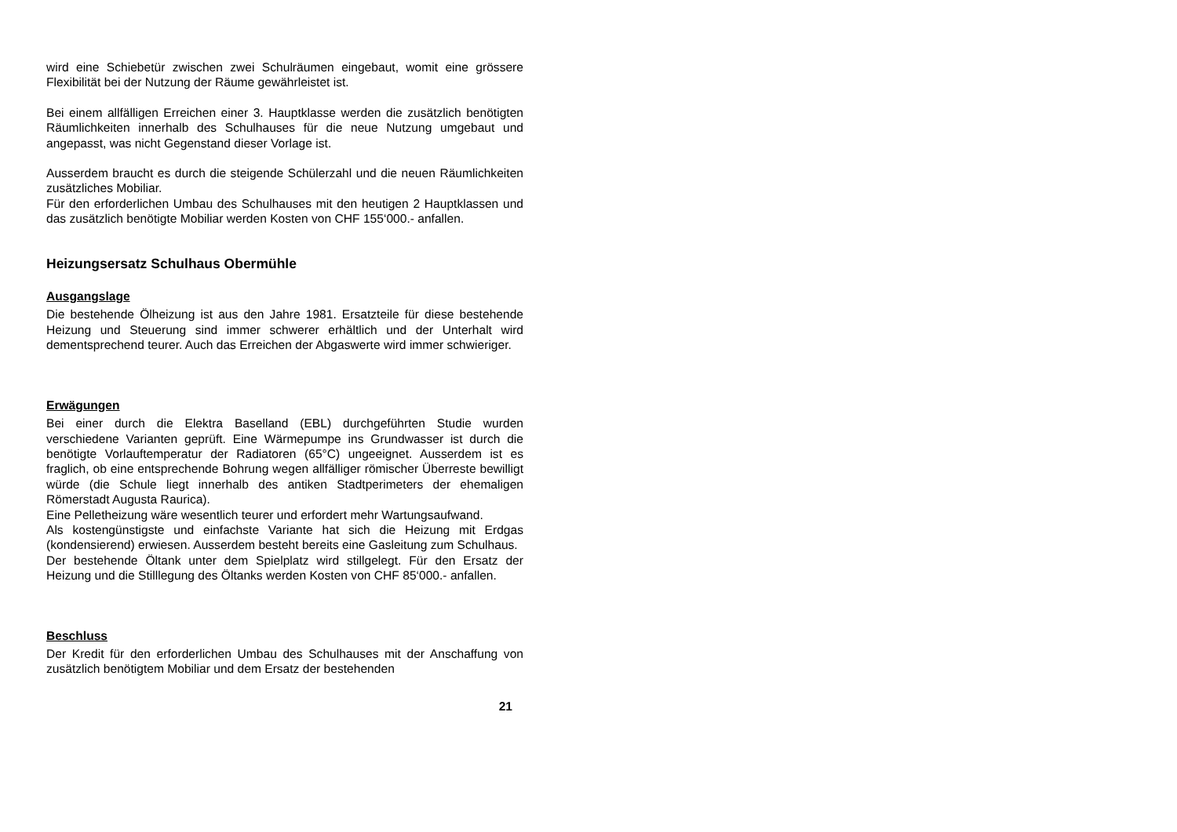wird eine Schiebetür zwischen zwei Schulräumen eingebaut, womit eine grössere Flexibilität bei der Nutzung der Räume gewährleistet ist.
Bei einem allfälligen Erreichen einer 3. Hauptklasse werden die zusätzlich benötigten Räumlichkeiten innerhalb des Schulhauses für die neue Nutzung umgebaut und angepasst, was nicht Gegenstand dieser Vorlage ist.
Ausserdem braucht es durch die steigende Schülerzahl und die neuen Räumlichkeiten zusätzliches Mobiliar.
Für den erforderlichen Umbau des Schulhauses mit den heutigen 2 Hauptklassen und das zusätzlich benötigte Mobiliar werden Kosten von CHF 155‘000.- anfallen.
Heizungsersatz Schulhaus Obermühle
Ausgangslage
Die bestehende Ölheizung ist aus den Jahre 1981. Ersatzteile für diese bestehende Heizung und Steuerung sind immer schwerer erhältlich und der Unterhalt wird dementsprechend teurer. Auch das Erreichen der Abgaswerte wird immer schwieriger.
Erwägungen
Bei einer durch die Elektra Baselland (EBL) durchgeführten Studie wurden verschiedene Varianten geprüft. Eine Wärmepumpe ins Grundwasser ist durch die benötigte Vorlauftemperatur der Radiatoren (65°C) ungeeignet. Ausserdem ist es fraglich, ob eine entsprechende Bohrung wegen allfälliger römischer Überreste bewilligt würde (die Schule liegt innerhalb des antiken Stadtperimeters der ehemaligen Römerstadt Augusta Raurica).
Eine Pelletheizung wäre wesentlich teurer und erfordert mehr Wartungsaufwand.
Als kostengünstigste und einfachste Variante hat sich die Heizung mit Erdgas (kondensierend) erwiesen. Ausserdem besteht bereits eine Gasleitung zum Schulhaus.
Der bestehende Öltank unter dem Spielplatz wird stillgelegt. Für den Ersatz der Heizung und die Stilllegung des Öltanks werden Kosten von CHF 85‘000.- anfallen.
Beschluss
Der Kredit für den erforderlichen Umbau des Schulhauses mit der Anschaffung von zusätzlich benötigtem Mobiliar und dem Ersatz der bestehenden
21